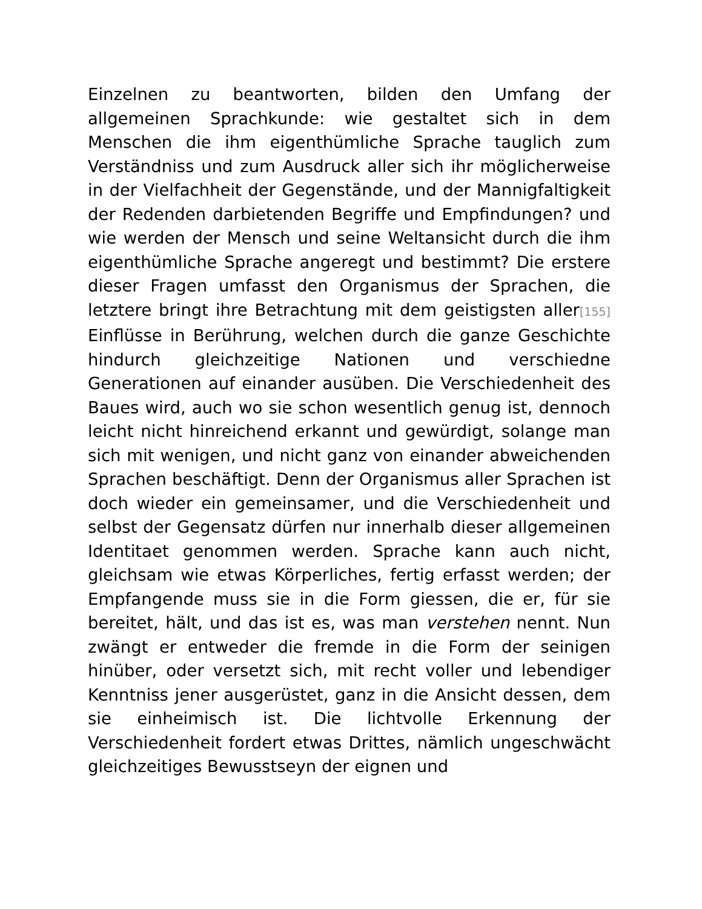Einzelnen zu beantworten, bilden den Umfang der allgemeinen Sprachkunde: wie gestaltet sich in dem Menschen die ihm eigenthümliche Sprache tauglich zum Verständniss und zum Ausdruck aller sich ihr möglicherweise in der Vielfachheit der Gegenstände, und der Mannigfaltigkeit der Redenden darbietenden Begriffe und Empfindungen? und wie werden der Mensch und seine Weltansicht durch die ihm eigenthümliche Sprache angeregt und bestimmt? Die erstere dieser Fragen umfasst den Organismus der Sprachen, die letztere bringt ihre Betrachtung mit dem geistigsten aller[155] Einflüsse in Berührung, welchen durch die ganze Geschichte hindurch gleichzeitige Nationen und verschiedne Generationen auf einander ausüben. Die Verschiedenheit des Baues wird, auch wo sie schon wesentlich genug ist, dennoch leicht nicht hinreichend erkannt und gewürdigt, solange man sich mit wenigen, und nicht ganz von einander abweichenden Sprachen beschäftigt. Denn der Organismus aller Sprachen ist doch wieder ein gemeinsamer, und die Verschiedenheit und selbst der Gegensatz dürfen nur innerhalb dieser allgemeinen Identitaet genommen werden. Sprache kann auch nicht, gleichsam wie etwas Körperliches, fertig erfasst werden; der Empfangende muss sie in die Form giessen, die er, für sie bereitet, hält, und das ist es, was man verstehen nennt. Nun zwängt er entweder die fremde in die Form der seinigen hinüber, oder versetzt sich, mit recht voller und lebendiger Kenntniss jener ausgerüstet, ganz in die Ansicht dessen, dem sie einheimisch ist. Die lichtvolle Erkennung der Verschiedenheit fordert etwas Drittes, nämlich ungeschwächt gleichzeitiges Bewusstseyn der eignen und